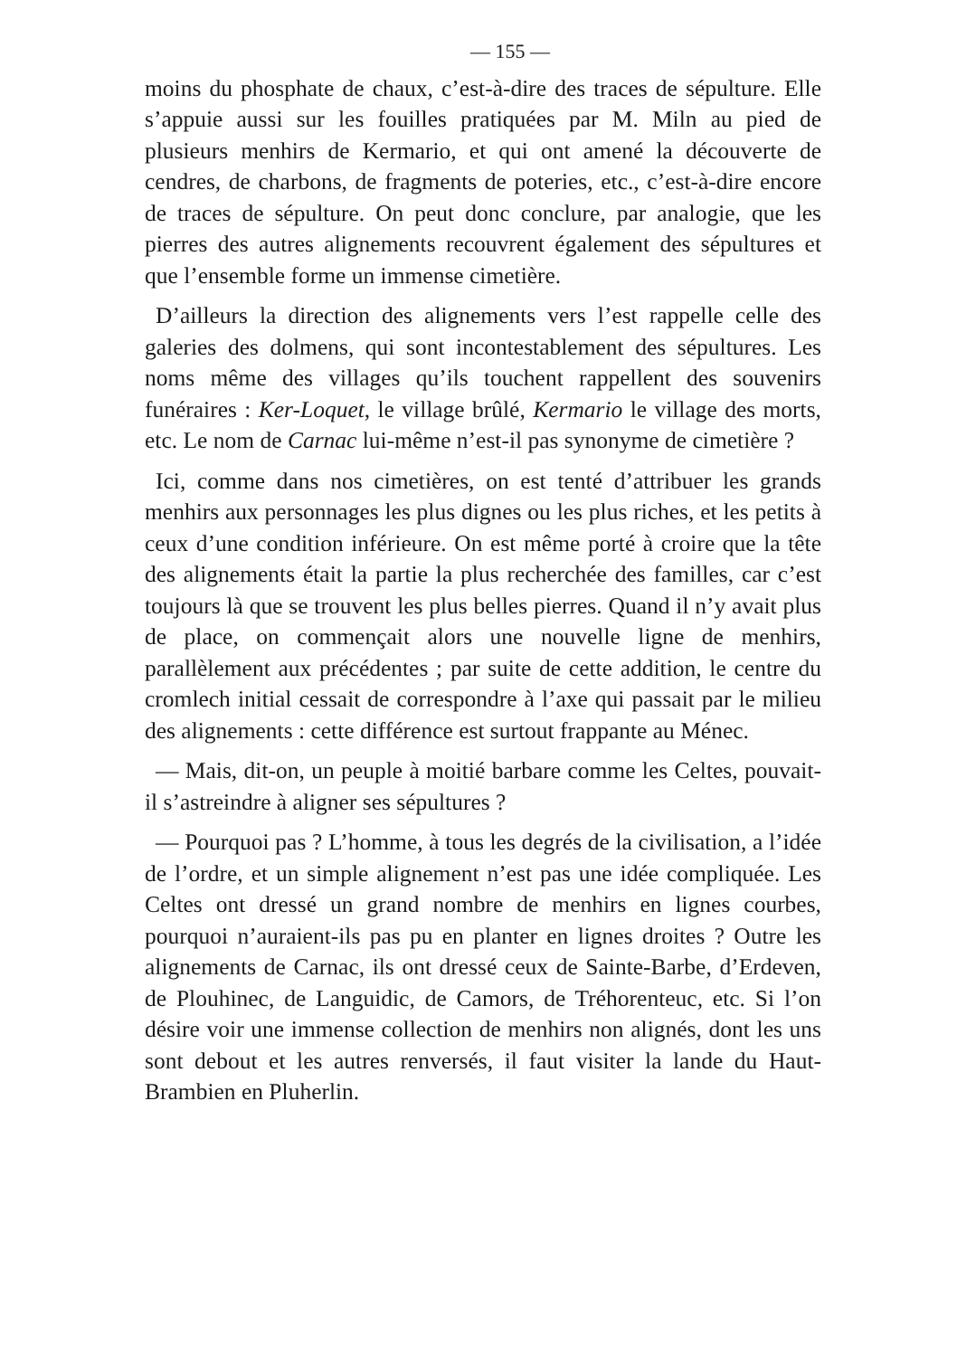— 155 —
moins du phosphate de chaux, c’est-à-dire des traces de sépulture. Elle s’appuie aussi sur les fouilles pratiquées par M. Miln au pied de plusieurs menhirs de Kermario, et qui ont amené la découverte de cendres, de charbons, de fragments de poteries, etc., c’est-à-dire encore de traces de sépulture. On peut donc conclure, par analogie, que les pierres des autres alignements recouvrent également des sépultures et que l’ensemble forme un immense cimetière.
D’ailleurs la direction des alignements vers l’est rappelle celle des galeries des dolmens, qui sont incontestablement des sépultures. Les noms même des villages qu’ils touchent rappellent des souvenirs funéraires : Ker-Loquet, le village brûlé, Kermario le village des morts, etc. Le nom de Carnac lui-même n’est-il pas synonyme de cimetière ?
Ici, comme dans nos cimetières, on est tenté d’attribuer les grands menhirs aux personnages les plus dignes ou les plus riches, et les petits à ceux d’une condition inférieure. On est même porté à croire que la tête des alignements était la partie la plus recherchée des familles, car c’est toujours là que se trouvent les plus belles pierres. Quand il n’y avait plus de place, on commençait alors une nouvelle ligne de menhirs, parallèlement aux précédentes ; par suite de cette addition, le centre du cromlech initial cessait de correspondre à l’axe qui passait par le milieu des alignements : cette différence est surtout frappante au Ménec.
— Mais, dit-on, un peuple à moitié barbare comme les Celtes, pouvait-il s’astreindre à aligner ses sépultures ?
— Pourquoi pas ? L’homme, à tous les degrés de la civilisation, a l’idée de l’ordre, et un simple alignement n’est pas une idée compliquée. Les Celtes ont dressé un grand nombre de menhirs en lignes courbes, pourquoi n’auraient-ils pas pu en planter en lignes droites ? Outre les alignements de Carnac, ils ont dressé ceux de Sainte-Barbe, d’Erdeven, de Plouhinec, de Languidic, de Camors, de Tréhorenteuc, etc. Si l’on désire voir une immense collection de menhirs non alignés, dont les uns sont debout et les autres renversés, il faut visiter la lande du Haut-Brambien en Pluherlin.